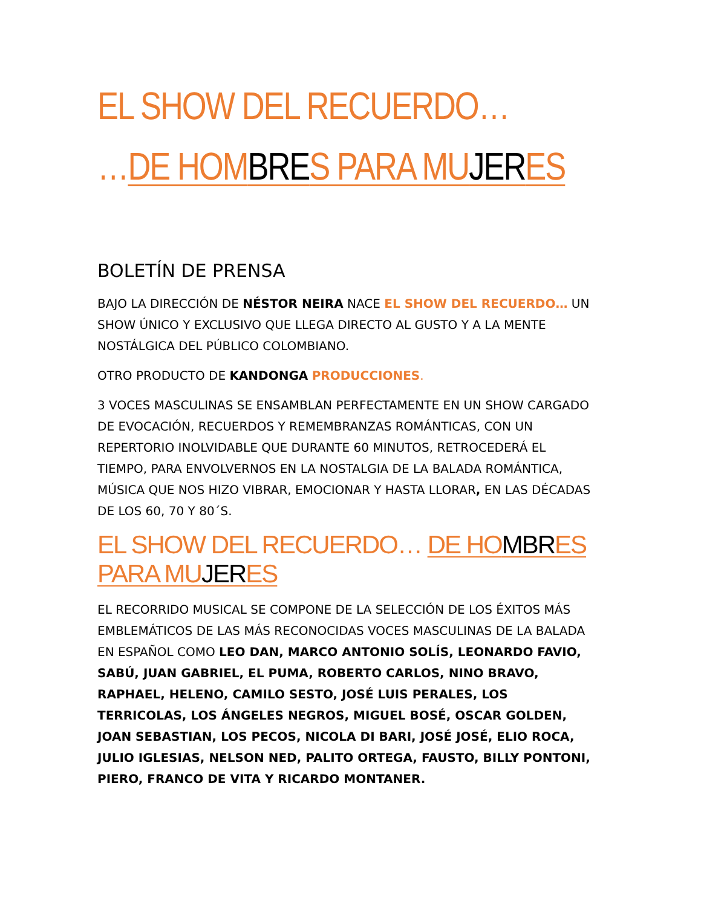EL SHOW DEL RECUERDO…
…DE HOMBRES PARA MUJERES
BOLETÍN DE PRENSA
BAJO LA DIRECCIÓN DE NÉSTOR NEIRA NACE EL SHOW DEL RECUERDO… UN SHOW ÚNICO Y EXCLUSIVO QUE LLEGA DIRECTO AL GUSTO Y A LA MENTE NOSTÁLGICA DEL PÚBLICO COLOMBIANO.
OTRO PRODUCTO DE KANDONGA PRODUCCIONES.
3 VOCES MASCULINAS SE ENSAMBLAN PERFECTAMENTE EN UN SHOW CARGADO DE EVOCACIÓN, RECUERDOS Y REMEMBRANZAS ROMÁNTICAS, CON UN REPERTORIO INOLVIDABLE QUE DURANTE 60 MINUTOS, RETROCEDERÁ EL TIEMPO, PARA ENVOLVERNOS EN LA NOSTALGIA DE LA BALADA ROMÁNTICA, MÚSICA QUE NOS HIZO VIBRAR, EMOCIONAR Y HASTA LLORAR, EN LAS DÉCADAS DE LOS 60, 70 Y 80´S.
EL SHOW DEL RECUERDO… DE HOMBRES PARA MUJERES
EL RECORRIDO MUSICAL SE COMPONE DE LA SELECCIÓN DE LOS ÉXITOS MÁS EMBLEMÁTICOS DE LAS MÁS RECONOCIDAS VOCES MASCULINAS DE LA BALADA EN ESPAÑOL COMO LEO DAN, MARCO ANTONIO SOLÍS, LEONARDO FAVIO, SABÚ, JUAN GABRIEL, EL PUMA, ROBERTO CARLOS, NINO BRAVO, RAPHAEL, HELENO, CAMILO SESTO, JOSÉ LUIS PERALES, LOS TERRICOLAS, LOS ÁNGELES NEGROS, MIGUEL BOSÉ, OSCAR GOLDEN, JOAN SEBASTIAN, LOS PECOS, NICOLA DI BARI, JOSÉ JOSÉ, ELIO ROCA, JULIO IGLESIAS, NELSON NED, PALITO ORTEGA, FAUSTO, BILLY PONTONI, PIERO, FRANCO DE VITA Y RICARDO MONTANER.